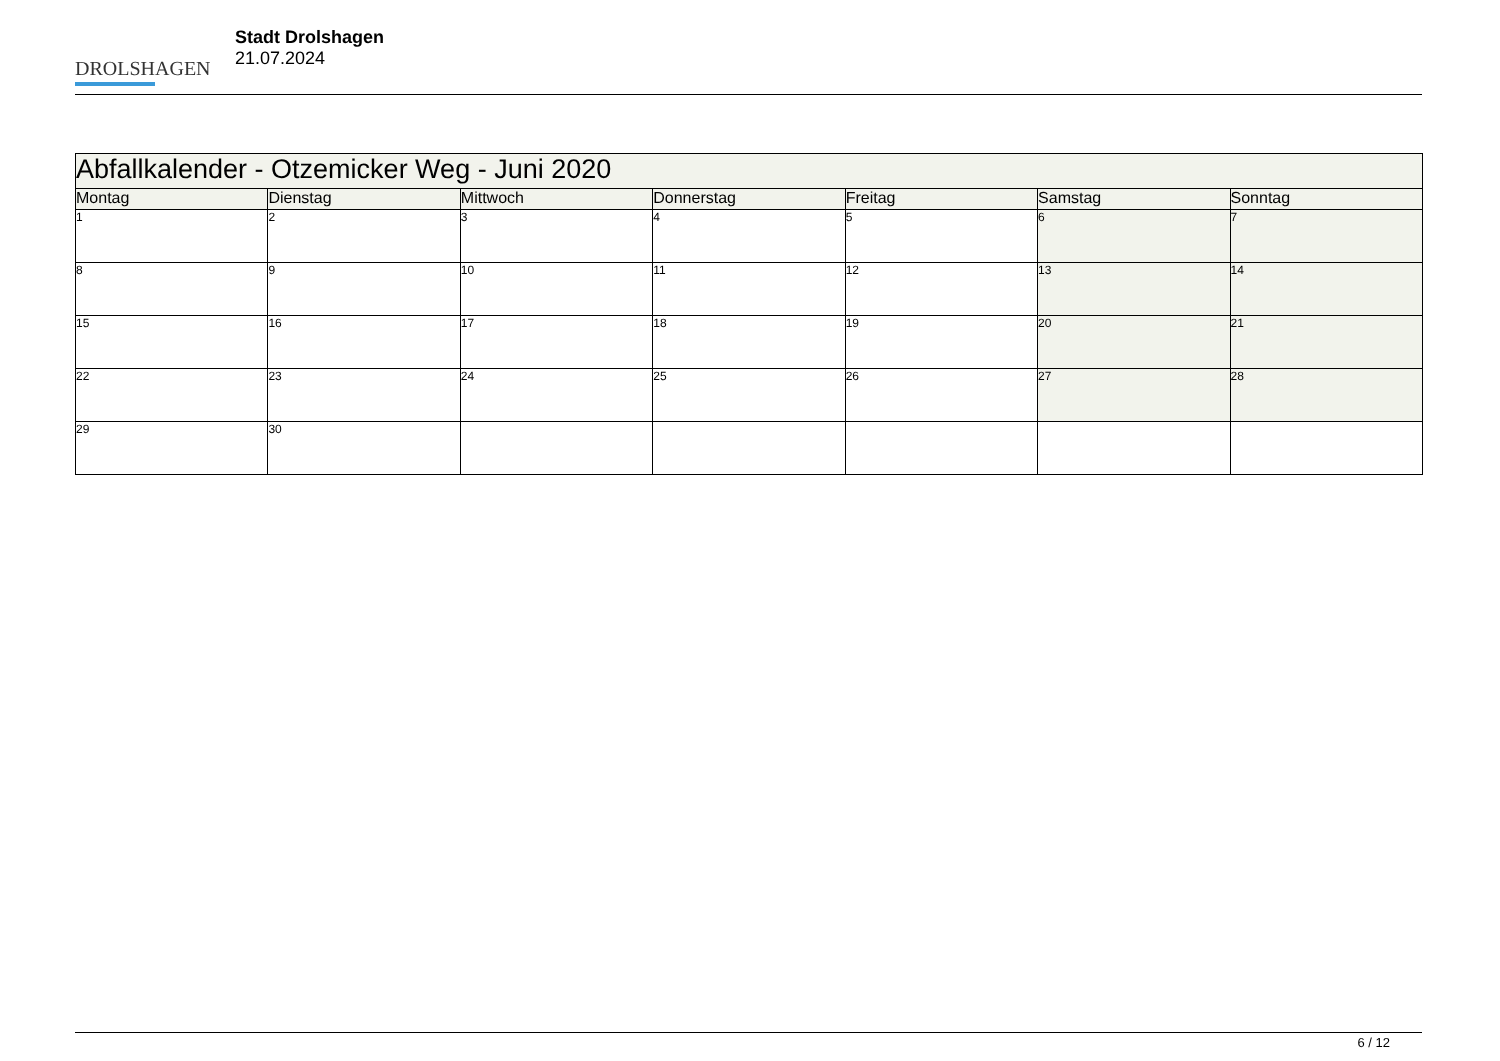DROLSHAGEN
Stadt Drolshagen
21.07.2024
| Abfallkalender - Otzemicker Weg - Juni 2020 | | | | | | |
| Montag | Dienstag | Mittwoch | Donnerstag | Freitag | Samstag | Sonntag |
| 1 | 2 | 3 | 4 | 5 | 6 | 7 |
| 8 | 9 | 10 | 11 | 12 | 13 | 14 |
| 15 | 16 | 17 | 18 | 19 | 20 | 21 |
| 22 | 23 | 24 | 25 | 26 | 27 | 28 |
| 29 | 30 | | | | | |
6 / 12